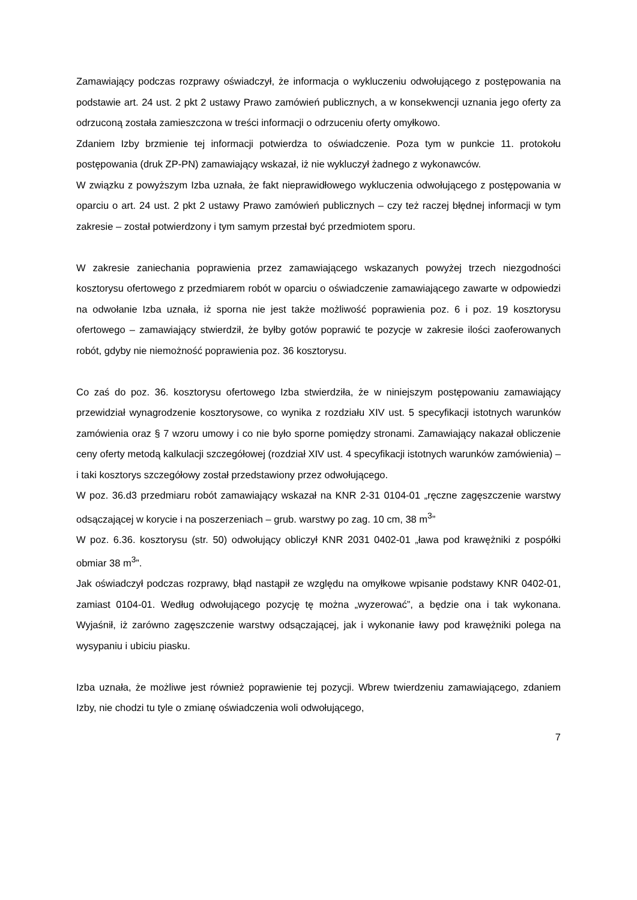Zamawiający podczas rozprawy oświadczył, że informacja o wykluczeniu odwołującego z postępowania na podstawie art. 24 ust. 2 pkt 2 ustawy Prawo zamówień publicznych, a w konsekwencji uznania jego oferty za odrzuconą została zamieszczona w treści informacji o odrzuceniu oferty omyłkowo.
Zdaniem Izby brzmienie tej informacji potwierdza to oświadczenie. Poza tym w punkcie 11. protokołu postępowania (druk ZP-PN) zamawiający wskazał, iż nie wykluczył żadnego z wykonawców.
W związku z powyższym Izba uznała, że fakt nieprawidłowego wykluczenia odwołującego z postępowania w oparciu o art. 24 ust. 2 pkt 2 ustawy Prawo zamówień publicznych – czy też raczej błędnej informacji w tym zakresie – został potwierdzony i tym samym przestał być przedmiotem sporu.
W zakresie zaniechania poprawienia przez zamawiającego wskazanych powyżej trzech niezgodności kosztorysu ofertowego z przedmiarem robót w oparciu o oświadczenie zamawiającego zawarte w odpowiedzi na odwołanie Izba uznała, iż sporna nie jest także możliwość poprawienia poz. 6 i poz. 19 kosztorysu ofertowego – zamawiający stwierdził, że byłby gotów poprawić te pozycje w zakresie ilości zaoferowanych robót, gdyby nie niemożność poprawienia poz. 36 kosztorysu.
Co zaś do poz. 36. kosztorysu ofertowego Izba stwierdziła, że w niniejszym postępowaniu zamawiający przewidział wynagrodzenie kosztorysowe, co wynika z rozdziału XIV ust. 5 specyfikacji istotnych warunków zamówienia oraz § 7 wzoru umowy i co nie było sporne pomiędzy stronami. Zamawiający nakazał obliczenie ceny oferty metodą kalkulacji szczegółowej (rozdział XIV ust. 4 specyfikacji istotnych warunków zamówienia) – i taki kosztorys szczegółowy został przedstawiony przez odwołującego.
W poz. 36.d3 przedmiaru robót zamawiający wskazał na KNR 2-31 0104-01 „ręczne zagęszczenie warstwy odsączającej w korycie i na poszerzeniach – grub. warstwy po zag. 10 cm, 38 m<sup>3</sup>”
W poz. 6.36. kosztorysu (str. 50) odwołujący obliczył KNR 2031 0402-01 „ława pod krawężniki z pospółki obmiar 38 m<sup>3</sup>”.
Jak oświadczył podczas rozprawy, błąd nastąpił ze względu na omyłkowe wpisanie podstawy KNR 0402-01, zamiast 0104-01. Według odwołującego pozycję tę można „wyzerować”, a będzie ona i tak wykonana. Wyjaśnił, iż zarówno zagęszczenie warstwy odsączającej, jak i wykonanie ławy pod krawężniki polega na wysypaniu i ubiciu piasku.
Izba uznała, że możliwe jest również poprawienie tej pozycji. Wbrew twierdzeniu zamawiającego, zdaniem Izby, nie chodzi tu tyle o zmianę oświadczenia woli odwołującego,
7